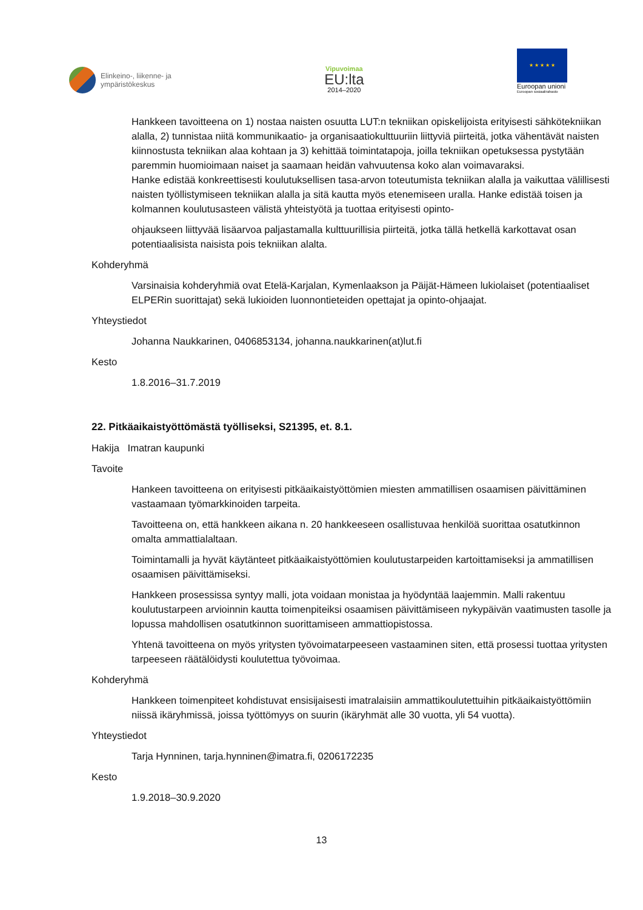Elinkeino-, liikenne- ja
ympäristökeskus
Vipuvoimaa
EU:lta
2014–2020
★ ★ ★ ★ ★
Euroopan unioni
Euroopan sosiaalirahasto
Hankkeen tavoitteena on 1) nostaa naisten osuutta LUT:n tekniikan opiskelijoista erityisesti sähkötekniikan alalla, 2) tunnistaa niitä kommunikaatio- ja organisaatiokulttuuriin liittyviä piirteitä, jotka vähentävät naisten kiinnostusta tekniikan alaa kohtaan ja 3) kehittää toimintatapoja, joilla tekniikan opetuksessa pystytään paremmin huomioimaan naiset ja saamaan heidän vahvuutensa koko alan voimavaraksi.
Hanke edistää konkreettisesti koulutuksellisen tasa-arvon toteutumista tekniikan alalla ja vaikuttaa välillisesti naisten työllistymiseen tekniikan alalla ja sitä kautta myös etenemiseen uralla. Hanke edistää toisen ja kolmannen koulutusasteen välistä yhteistyötä ja tuottaa erityisesti opinto-
ohjaukseen liittyvää lisäarvoa paljastamalla kulttuurillisia piirteitä, jotka tällä hetkellä karkottavat osan potentiaalisista naisista pois tekniikan alalta.
Kohderyhmä
Varsinaisia kohderyhmiä ovat Etelä-Karjalan, Kymenlaakson ja Päijät-Hämeen lukiolaiset (potentiaaliset ELPERin suorittajat) sekä lukioiden luonnontieteiden opettajat ja opinto-ohjaajat.
Yhteystiedot
Johanna Naukkarinen, 0406853134, johanna.naukkarinen(at)lut.fi
Kesto
1.8.2016–31.7.2019
22. Pitkäaikaistyöttömästä työlliseksi, S21395, et. 8.1.
Hakija Imatran kaupunki
Tavoite
Hankeen tavoitteena on erityisesti pitkäaikaistyöttömien miesten ammatillisen osaamisen päivittäminen vastaamaan työmarkkinoiden tarpeita.
Tavoitteena on, että hankkeen aikana n. 20 hankkeeseen osallistuvaa henkilöä suorittaa osatutkinnon omalta ammattialaltaan.
Toimintamalli ja hyvät käytänteet pitkäaikaistyöttömien koulutustarpeiden kartoittamiseksi ja ammatillisen osaamisen päivittämiseksi.
Hankkeen prosessissa syntyy malli, jota voidaan monistaa ja hyödyntää laajemmin. Malli rakentuu koulutustarpeen arvioinnin kautta toimenpiteiksi osaamisen päivittämiseen nykypäivän vaatimusten tasolle ja lopussa mahdollisen osatutkinnon suorittamiseen ammattiopistossa.
Yhtenä tavoitteena on myös yritysten työvoimatarpeeseen vastaaminen siten, että prosessi tuottaa yritysten tarpeeseen räätälöidysti koulutettua työvoimaa.
Kohderyhmä
Hankkeen toimenpiteet kohdistuvat ensisijaisesti imatralaisiin ammattikoulutettuihin pitkäaikaistyöttömiin niissä ikäryhmissä, joissa työttömyys on suurin (ikäryhmät alle 30 vuotta, yli 54 vuotta).
Yhteystiedot
Tarja Hynninen, tarja.hynninen@imatra.fi, 0206172235
Kesto
1.9.2018–30.9.2020
13